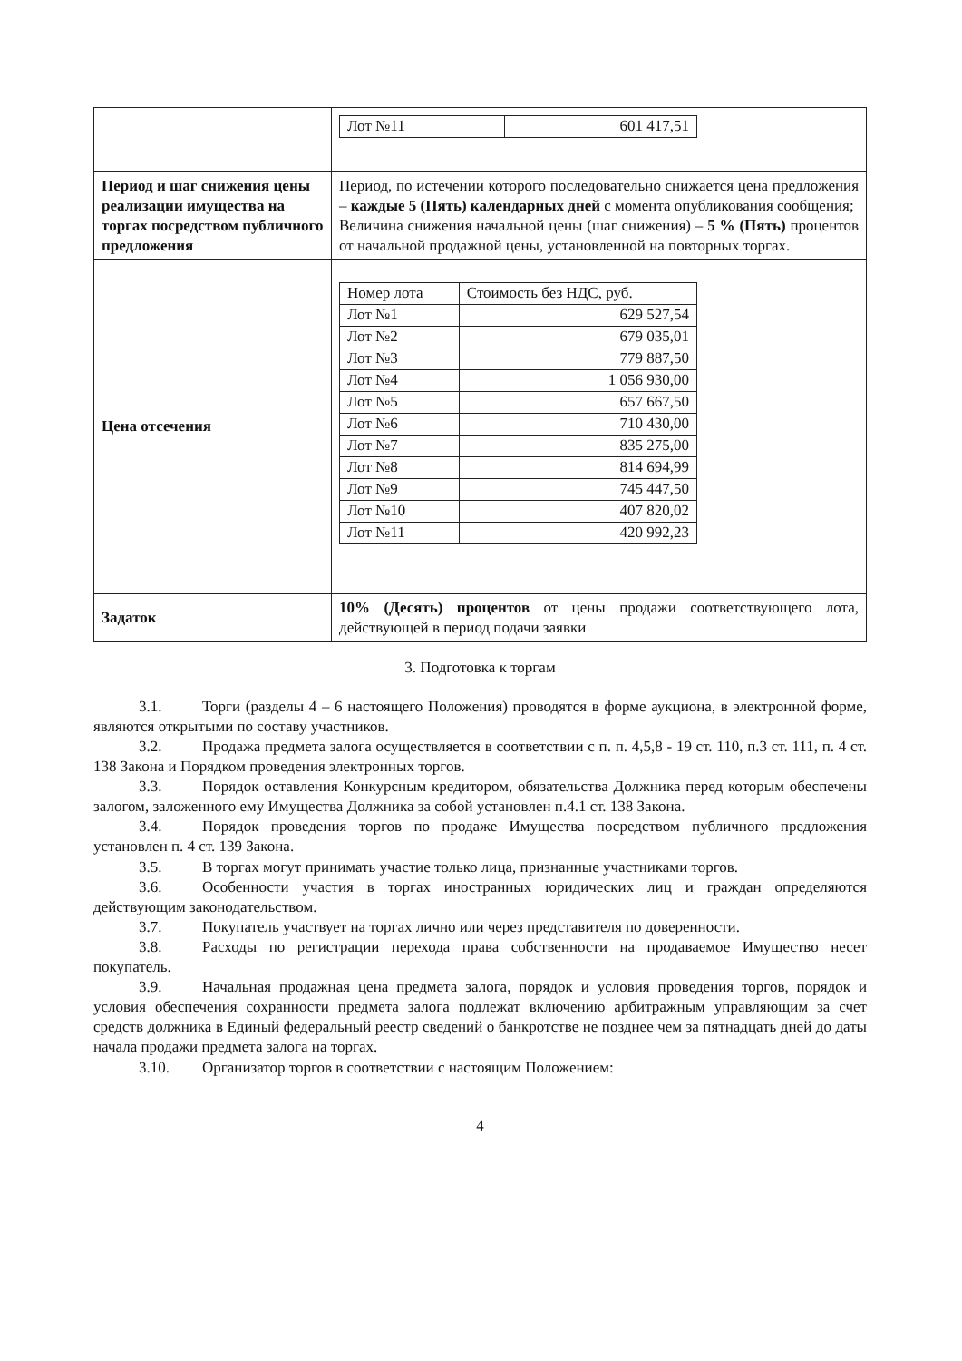| | / Лот №11 / 601 417,51 / |
| Период и шаг снижения цены реализации имущества на торгах посредством публичного предложения | Период, по истечении которого последовательно снижается цена предложения – каждые 5 (Пять) календарных дней с момента опубликования сообщения; Величина снижения начальной цены (шаг снижения) – 5 % (Пять) процентов от начальной продажной цены, установленной на повторных торгах. |
| Цена отсечения | / Номер лота / Стоимость без НДС, руб. / / --- / --- / / Лот №1 / 629 527,54 / / Лот №2 / 679 035,01 / / Лот №3 / 779 887,50 / / Лот №4 / 1 056 930,00 / / Лот №5 / 657 667,50 / / Лот №6 / 710 430,00 / / Лот №7 / 835 275,00 / / Лот №8 / 814 694,99 / / Лот №9 / 745 447,50 / / Лот №10 / 407 820,02 / / Лот №11 / 420 992,23 / |
| Задаток | 10% (Десять) процентов от цены продажи соответствующего лота, действующей в период подачи заявки |
3. Подготовка к торгам
3.1. Торги (разделы 4 – 6 настоящего Положения) проводятся в форме аукциона, в электронной форме, являются открытыми по составу участников.
3.2. Продажа предмета залога осуществляется в соответствии с п. п. 4,5,8 - 19 ст. 110, п.3 ст. 111, п. 4 ст. 138 Закона и Порядком проведения электронных торгов.
3.3. Порядок оставления Конкурсным кредитором, обязательства Должника перед которым обеспечены залогом, заложенного ему Имущества Должника за собой установлен п.4.1 ст. 138 Закона.
3.4. Порядок проведения торгов по продаже Имущества посредством публичного предложения установлен п. 4 ст. 139 Закона.
3.5. В торгах могут принимать участие только лица, признанные участниками торгов.
3.6. Особенности участия в торгах иностранных юридических лиц и граждан определяются действующим законодательством.
3.7. Покупатель участвует на торгах лично или через представителя по доверенности.
3.8. Расходы по регистрации перехода права собственности на продаваемое Имущество несет покупатель.
3.9. Начальная продажная цена предмета залога, порядок и условия проведения торгов, порядок и условия обеспечения сохранности предмета залога подлежат включению арбитражным управляющим за счет средств должника в Единый федеральный реестр сведений о банкротстве не позднее чем за пятнадцать дней до даты начала продажи предмета залога на торгах.
3.10. Организатор торгов в соответствии с настоящим Положением:
4